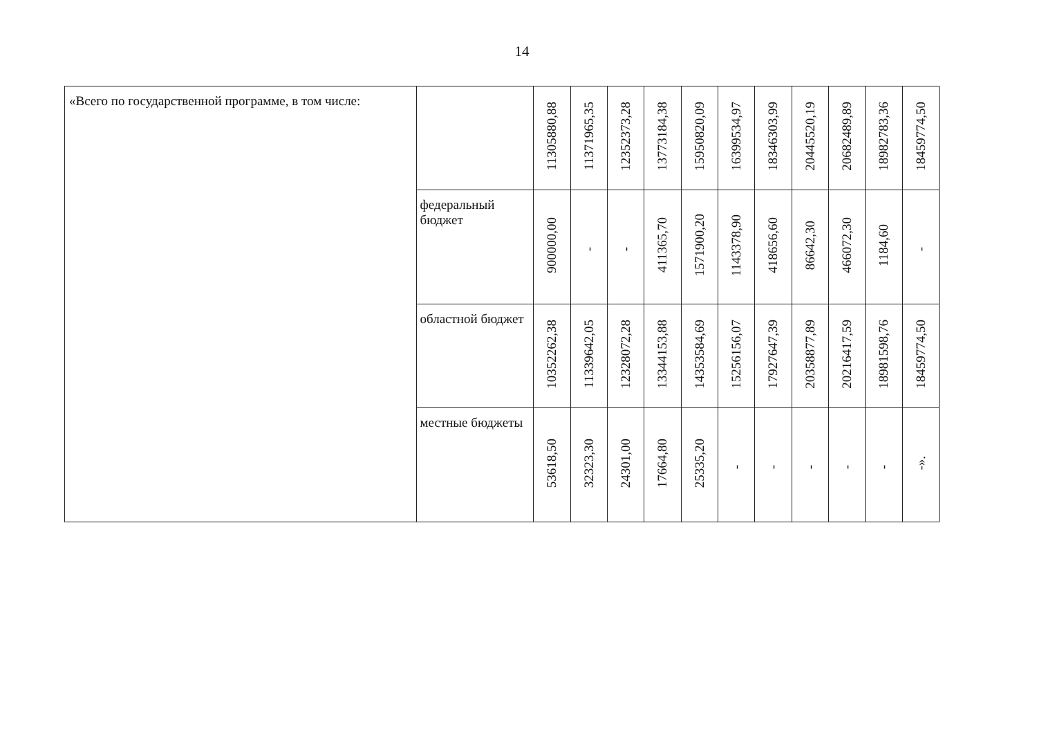14
| «Всего по государственной программе, в том числе: | | 11305880,88 | 11371965,35 | 12352373,28 | 13773184,38 | 15950820,09 | 16399534,97 | 18346303,99 | 20445520,19 | 20682489,89 | 18982783,36 | 18459774,50 |
| | федеральный бюджет | 900000,00 | - | - | 411365,70 | 1571900,20 | 1143378,90 | 418656,60 | 86642,30 | 466072,30 | 1184,60 | - |
| | областной бюджет | 10352262,38 | 11339642,05 | 12328072,28 | 13344153,88 | 14353584,69 | 15256156,07 | 17927647,39 | 20358877,89 | 20216417,59 | 18981598,76 | 18459774,50 |
| | местные бюджеты | 53618,50 | 32323,30 | 24301,00 | 17664,80 | 25335,20 | - | - | - | - | - | -». |